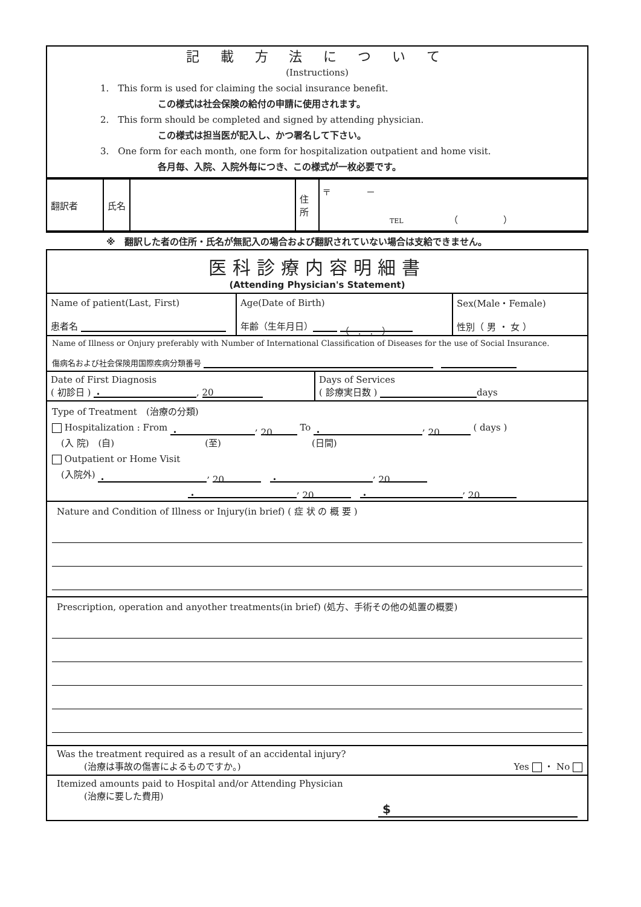記 載 方 法 に つ い て
(Instructions)
1.　This form is used for claiming the social insurance benefit.
この様式は社会保険の給付の申請に使用されます。
2.　This form should be completed and signed by attending physician.
この様式は担当医が記入し、かつ署名して下さい。
3.　One form for each month, one form for hospitalization outpatient and home visit.
各月毎、入院、入院外毎につき、この様式が一枚必要です。
| 翻訳者 | 氏名 | | 住所 | 〒 － TEL （ ） |
※　翻訳した者の住所・氏名が無記入の場合および翻訳されていない場合は支給できません。
医科診療内容明細書
(Attending Physician's Statement)
| Name of patient(Last, First) 患者名 | Age(Date of Birth) 年齢（生年月日） （ . . ） | Sex(Male・Female) 性別（ 男 ・ 女 ） |
Name of Illness or Onjury preferably with Number of International Classification of Diseases for the use of Social Insurance.
傷病名および社会保険用国際疾病分類番号 　
| Date of First Diagnosis ( 初診日 ) ・ , 20 | Days of Services ( 診療実日数 ) days |
Type of Treatment　(治療の分類)
Hospitalization : From ・, 20 To ・, 20 ( days )
　(入 院)　(自)　　　　　　　　　　(至)　　　　　　　　　　(日間)
Outpatient or Home Visit
　(入院外) ・, 20　・, 20
・, 20　・, 20
Nature and Condition of Illness or Injury(in brief) ( 症 状 の 概 要 )
Prescription, operation and anyother treatments(in brief) (処方、手術その他の処置の概要)
Was the treatment required as a result of an accidental injury?
　　　(治療は事故の傷害によるものですか。) Yes ・ No
Itemized amounts paid to Hospital and/or Attending Physician
　　　(治療に要した費用)
$